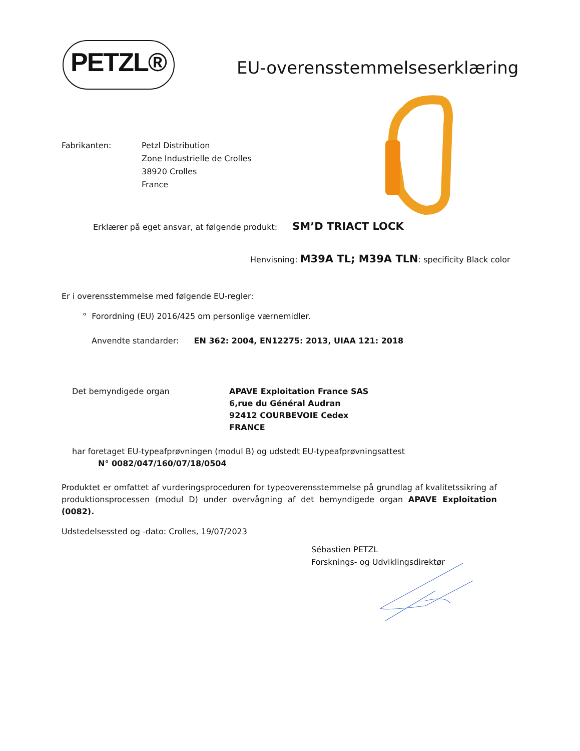PETZL®
EU-overensstemmelseserklæring
Fabrikanten: Petzl Distribution
Zone Industrielle de Crolles
38920 Crolles
France
Erklærer på eget ansvar, at følgende produkt: SM’D TRIACT LOCK
Henvisning: M39A TL; M39A TLN: specificity Black color
Er i overensstemmelse med følgende EU-regler:
° Forordning (EU) 2016/425 om personlige værnemidler.
Anvendte standarder: EN 362: 2004, EN12275: 2013, UIAA 121: 2018
Det bemyndigede organ APAVE Exploitation France SAS
6,rue du Général Audran
92412 COURBEVOIE Cedex
FRANCE
har foretaget EU-typeafprøvningen (modul B) og udstedt EU-typeafprøvningsattest
N° 0082/047/160/07/18/0504
Produktet er omfattet af vurderingsproceduren for typeoverensstemmelse på grundlag af kvalitetssikring af produktionsprocessen (modul D) under overvågning af det bemyndigede organ APAVE Exploitation (0082).
Udstedelsessted og -dato: Crolles, 19/07/2023
Sébastien PETZL
Forsknings- og Udviklingsdirektør